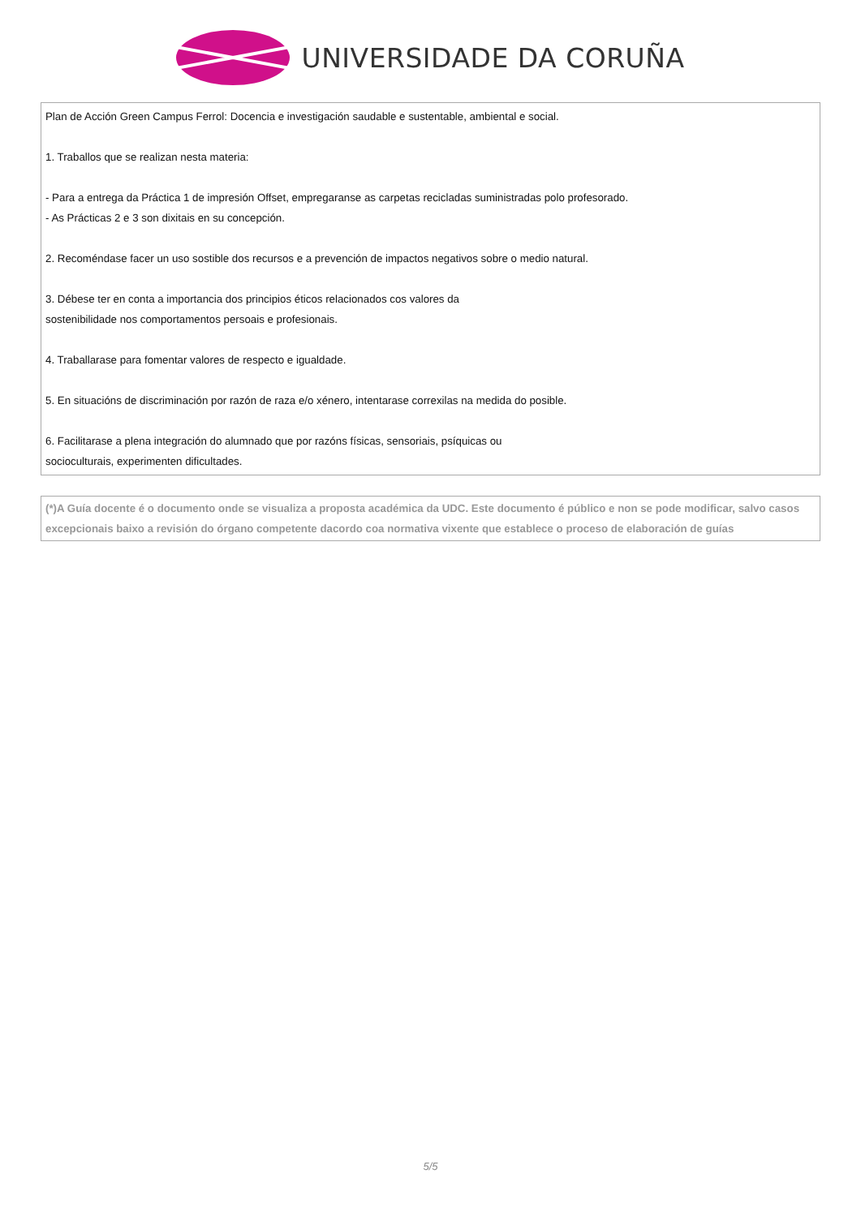UNIVERSIDADE DA CORUÑA
Plan de Acción Green Campus Ferrol: Docencia e investigación saudable e sustentable, ambiental e social.
1. Traballos que se realizan nesta materia:
- Para a entrega da Práctica 1 de impresión Offset, empregaranse as carpetas recicladas suministradas polo profesorado.
- As Prácticas 2 e 3 son dixitais en su concepción.
2. Recoméndase facer un uso sostible dos recursos e a prevención de impactos negativos sobre o medio natural.
3. Débese ter en conta a importancia dos principios éticos relacionados cos valores da
sostenibilidade nos comportamentos persoais e profesionais.
4. Traballarase para fomentar valores de respecto e igualdade.
5. En situacións de discriminación por razón de raza e/o xénero, intentarase correxilas na medida do posible.
6. Facilitarase a plena integración do alumnado que por razóns físicas, sensoriais, psíquicas ou
socioculturais, experimenten dificultades.
(*)A Guía docente é o documento onde se visualiza a proposta académica da UDC. Este documento é público e non se pode modificar, salvo casos excepcionais baixo a revisión do órgano competente dacordo coa normativa vixente que establece o proceso de elaboración de guías
5/5